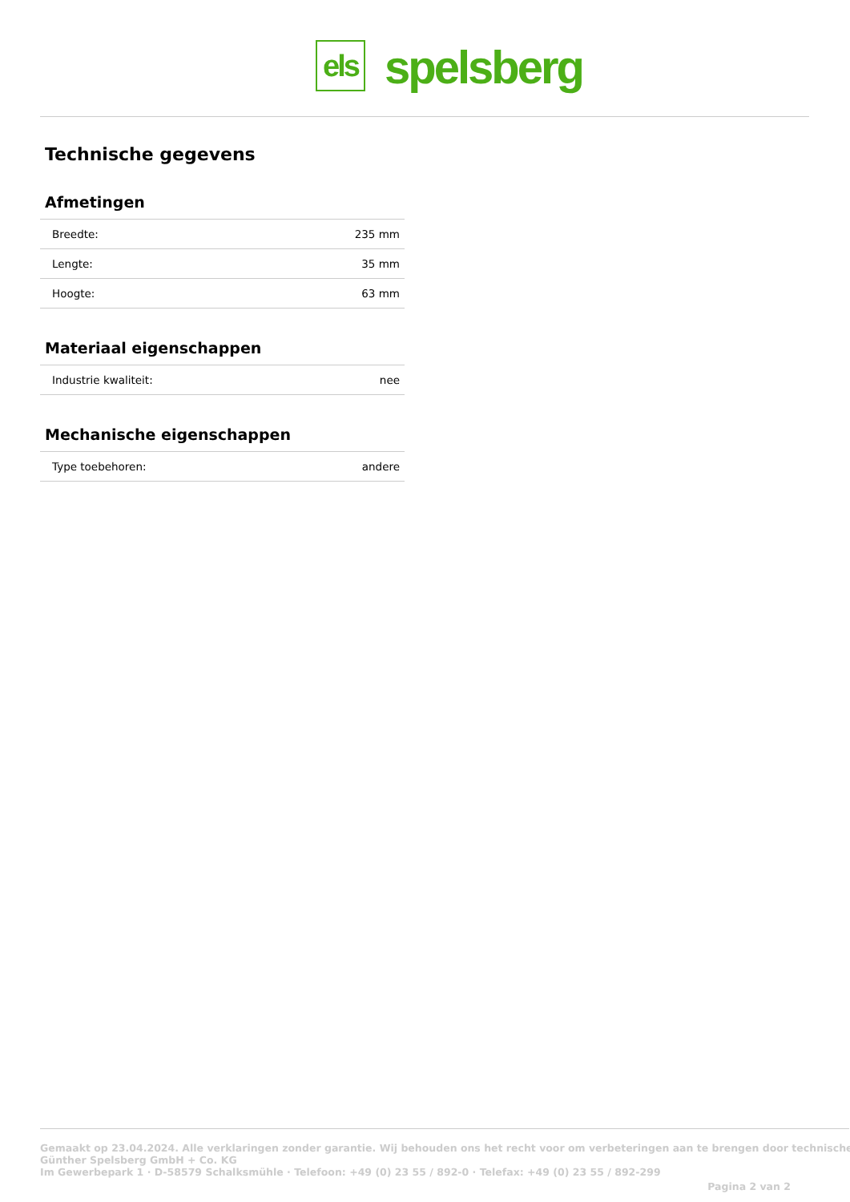els
spelsberg
Technische gegevens
Afmetingen
| Breedte: | 235 mm |
| Lengte: | 35 mm |
| Hoogte: | 63 mm |
Materiaal eigenschappen
| Industrie kwaliteit: | nee |
Mechanische eigenschappen
| Type toebehoren: | andere |
Gemaakt op 23.04.2024. Alle verklaringen zonder garantie. Wij behouden ons het recht voor om verbeteringen aan te brengen door technische
Günther Spelsberg GmbH + Co. KG
Im Gewerbepark 1 · D-58579 Schalksmühle · Telefoon: +49 (0) 23 55 / 892-0 · Telefax: +49 (0) 23 55 / 892-299
Pagina 2 van 2